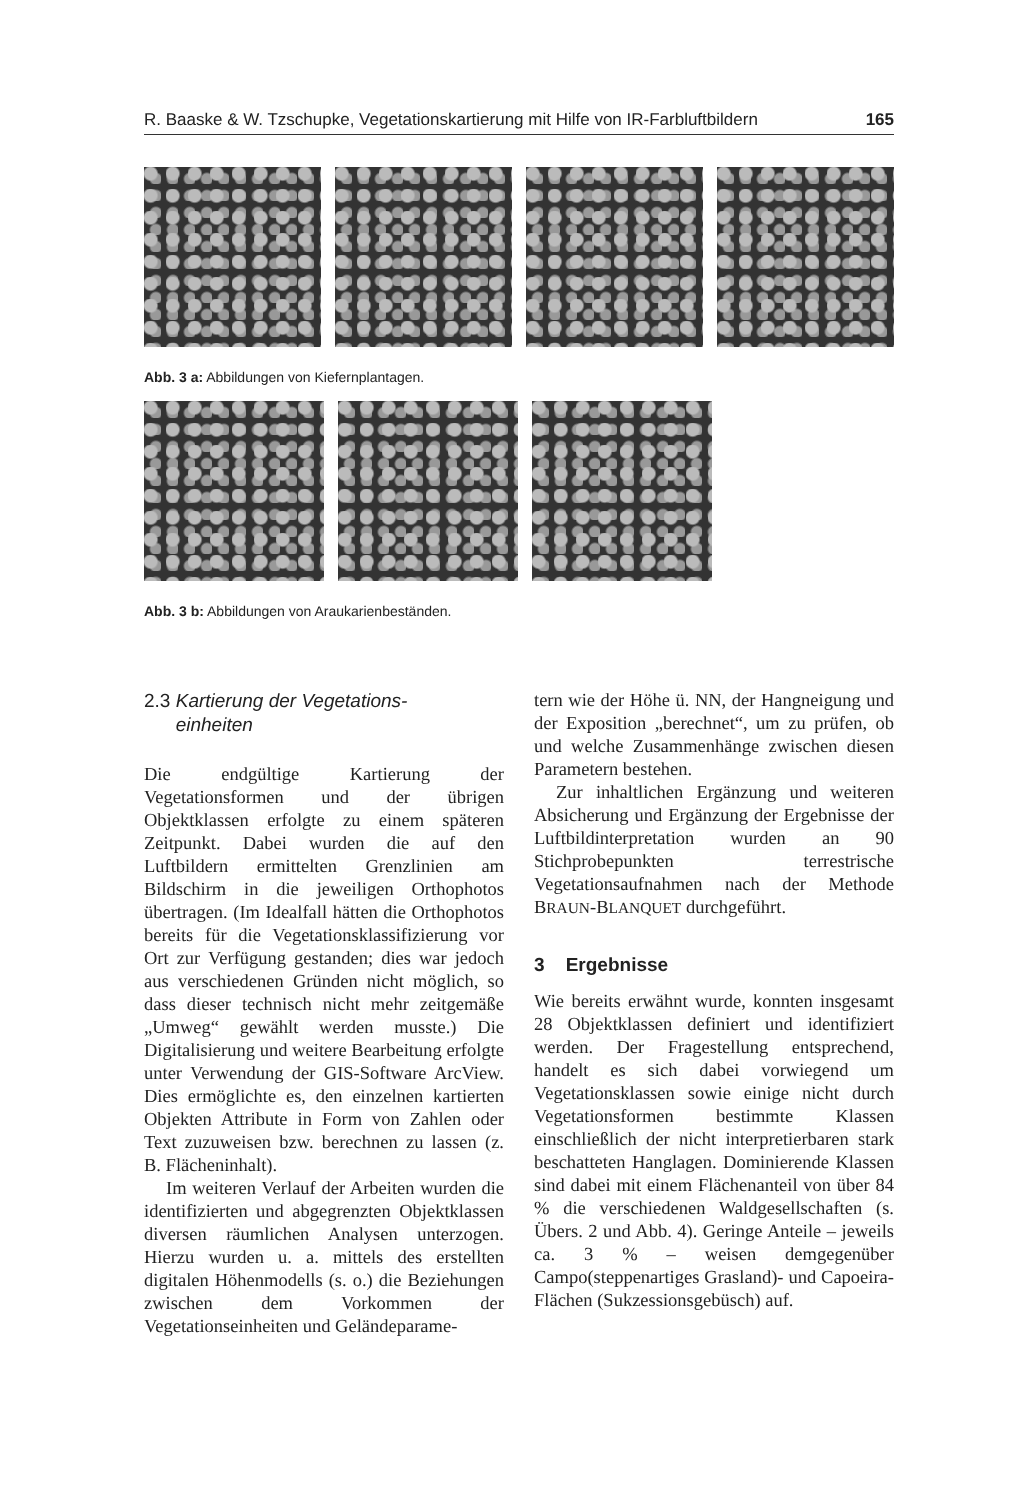R. Baaske & W. Tzschupke, Vegetationskartierung mit Hilfe von IR-Farbluftbildern 165
Abb. 3 a: Abbildungen von Kiefernplantagen.
Abb. 3 b: Abbildungen von Araukarienbeständen.
2.3 Kartierung der Vegetations-
einheiten
Die endgültige Kartierung der Vegetationsformen und der übrigen Objektklassen erfolgte zu einem späteren Zeitpunkt. Dabei wurden die auf den Luftbildern ermittelten Grenzlinien am Bildschirm in die jeweiligen Orthophotos übertragen. (Im Idealfall hätten die Orthophotos bereits für die Vegetationsklassifizierung vor Ort zur Verfügung gestanden; dies war jedoch aus verschiedenen Gründen nicht möglich, so dass dieser technisch nicht mehr zeitgemäße „Umweg“ gewählt werden musste.) Die Digitalisierung und weitere Bearbeitung erfolgte unter Verwendung der GIS-Software ArcView. Dies ermöglichte es, den einzelnen kartierten Objekten Attribute in Form von Zahlen oder Text zuzuweisen bzw. berechnen zu lassen (z. B. Flächeninhalt).
Im weiteren Verlauf der Arbeiten wurden die identifizierten und abgegrenzten Objektklassen diversen räumlichen Analysen unterzogen. Hierzu wurden u. a. mittels des erstellten digitalen Höhenmodells (s. o.) die Beziehungen zwischen dem Vorkommen der Vegetationseinheiten und Geländeparame-
tern wie der Höhe ü. NN, der Hangneigung und der Exposition „berechnet“, um zu prüfen, ob und welche Zusammenhänge zwischen diesen Parametern bestehen.
Zur inhaltlichen Ergänzung und weiteren Absicherung und Ergänzung der Ergebnisse der Luftbildinterpretation wurden an 90 Stichprobepunkten terrestrische Vegetationsaufnahmen nach der Methode BRAUN-BLANQUET durchgeführt.
3 Ergebnisse
Wie bereits erwähnt wurde, konnten insgesamt 28 Objektklassen definiert und identifiziert werden. Der Fragestellung entsprechend, handelt es sich dabei vorwiegend um Vegetationsklassen sowie einige nicht durch Vegetationsformen bestimmte Klassen einschließlich der nicht interpretierbaren stark beschatteten Hanglagen. Dominierende Klassen sind dabei mit einem Flächenanteil von über 84 % die verschiedenen Waldgesellschaften (s. Übers. 2 und Abb. 4). Geringe Anteile – jeweils ca. 3 % – weisen demgegenüber Campo(steppenartiges Grasland)- und Capoeira-Flächen (Sukzessionsgebüsch) auf.